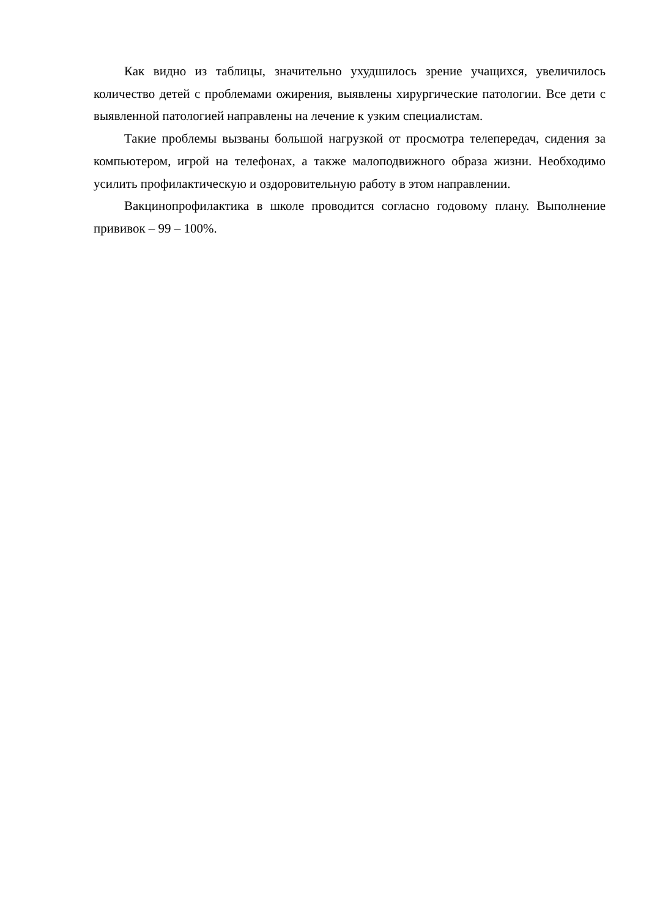Как видно из таблицы, значительно ухудшилось зрение учащихся, увеличилось количество детей с проблемами ожирения, выявлены хирургические патологии. Все дети с выявленной патологией направлены на лечение к узким специалистам.
Такие проблемы вызваны большой нагрузкой от просмотра телепередач, сидения за компьютером, игрой на телефонах, а также малоподвижного образа жизни. Необходимо усилить профилактическую и оздоровительную работу в этом направлении.
Вакцинопрофилактика в школе проводится согласно годовому плану. Выполнение прививок – 99 – 100%.